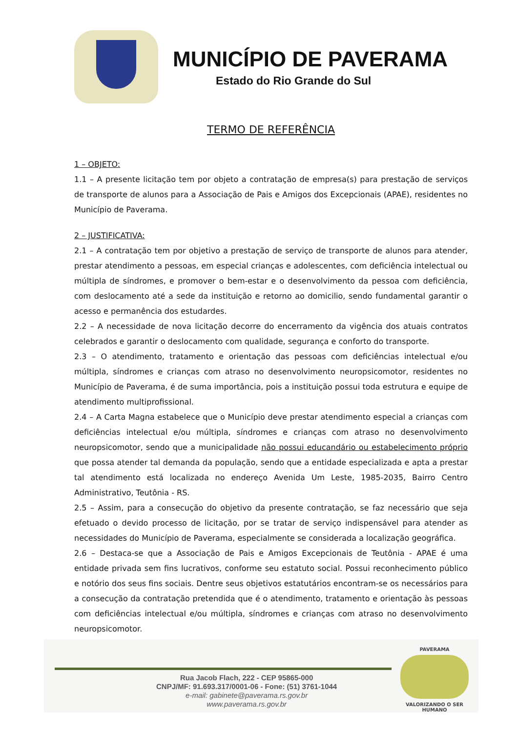MUNICÍPIO DE PAVERAMA
Estado do Rio Grande do Sul
TERMO DE REFERÊNCIA
1 – OBJETO:
1.1 – A presente licitação tem por objeto a contratação de empresa(s) para prestação de serviços de transporte de alunos para a Associação de Pais e Amigos dos Excepcionais (APAE), residentes no Município de Paverama.
2 – JUSTIFICATIVA:
2.1 – A contratação tem por objetivo a prestação de serviço de transporte de alunos para atender, prestar atendimento a pessoas, em especial crianças e adolescentes, com deficiência intelectual ou múltipla de síndromes, e promover o bem-estar e o desenvolvimento da pessoa com deficiência, com deslocamento até a sede da instituição e retorno ao domicilio, sendo fundamental garantir o acesso e permanência dos estudardes.
2.2 – A necessidade de nova licitação decorre do encerramento da vigência dos atuais contratos celebrados e garantir o deslocamento com qualidade, segurança e conforto do transporte.
2.3 – O atendimento, tratamento e orientação das pessoas com deficiências intelectual e/ou múltipla, síndromes e crianças com atraso no desenvolvimento neuropsicomotor, residentes no Município de Paverama, é de suma importância, pois a instituição possui toda estrutura e equipe de atendimento multiprofissional.
2.4 – A Carta Magna estabelece que o Município deve prestar atendimento especial a crianças com deficiências intelectual e/ou múltipla, síndromes e crianças com atraso no desenvolvimento neuropsicomotor, sendo que a municipalidade não possui educandário ou estabelecimento próprio que possa atender tal demanda da população, sendo que a entidade especializada e apta a prestar tal atendimento está localizada no endereço Avenida Um Leste, 1985-2035, Bairro Centro Administrativo, Teutônia - RS.
2.5 – Assim, para a consecução do objetivo da presente contratação, se faz necessário que seja efetuado o devido processo de licitação, por se tratar de serviço indispensável para atender as necessidades do Município de Paverama, especialmente se considerada a localização geográfica.
2.6 – Destaca-se que a Associação de Pais e Amigos Excepcionais de Teutônia - APAE é uma entidade privada sem fins lucrativos, conforme seu estatuto social. Possui reconhecimento público e notório dos seus fins sociais. Dentre seus objetivos estatutários encontram-se os necessários para a consecução da contratação pretendida que é o atendimento, tratamento e orientação às pessoas com deficiências intelectual e/ou múltipla, síndromes e crianças com atraso no desenvolvimento neuropsicomotor.
Rua Jacob Flach, 222 - CEP 95865-000
CNPJ/MF: 91.693.317/0001-06 - Fone: (51) 3761-1044
e-mail: gabinete@paverama.rs.gov.br
www.paverama.rs.gov.br
PAVERAMA
VALORIZANDO O SER HUMANO